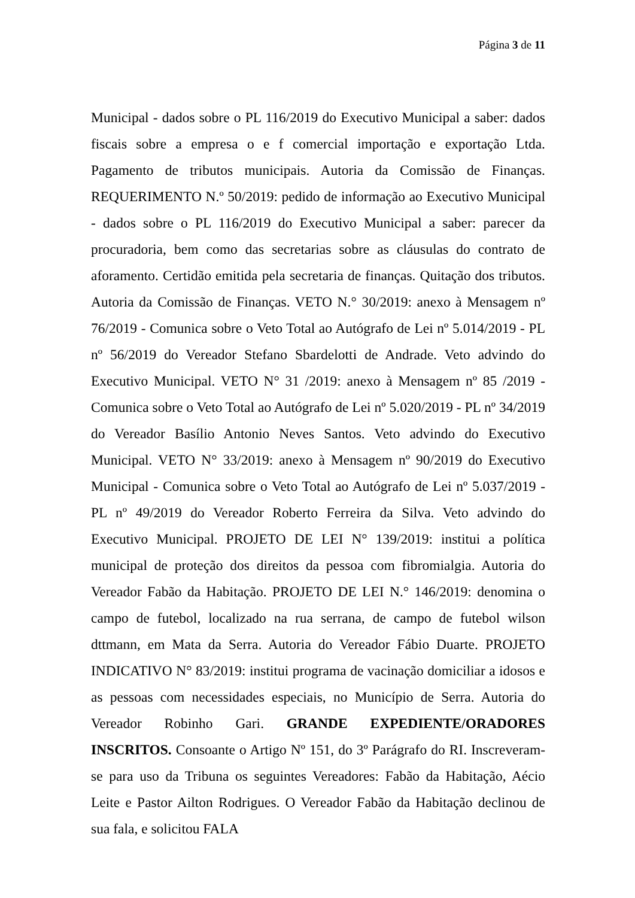Página 3 de 11
Municipal - dados sobre o PL 116/2019 do Executivo Municipal a saber: dados fiscais sobre a empresa o e f comercial importação e exportação Ltda. Pagamento de tributos municipais. Autoria da Comissão de Finanças. REQUERIMENTO N.º 50/2019: pedido de informação ao Executivo Municipal - dados sobre o PL 116/2019 do Executivo Municipal a saber: parecer da procuradoria, bem como das secretarias sobre as cláusulas do contrato de aforamento. Certidão emitida pela secretaria de finanças. Quitação dos tributos. Autoria da Comissão de Finanças. VETO N.° 30/2019: anexo à Mensagem nº 76/2019 - Comunica sobre o Veto Total ao Autógrafo de Lei nº 5.014/2019 - PL nº 56/2019 do Vereador Stefano Sbardelotti de Andrade. Veto advindo do Executivo Municipal. VETO N° 31 /2019: anexo à Mensagem nº 85 /2019 - Comunica sobre o Veto Total ao Autógrafo de Lei nº 5.020/2019 - PL nº 34/2019 do Vereador Basílio Antonio Neves Santos. Veto advindo do Executivo Municipal. VETO N° 33/2019: anexo à Mensagem nº 90/2019 do Executivo Municipal - Comunica sobre o Veto Total ao Autógrafo de Lei nº 5.037/2019 - PL nº 49/2019 do Vereador Roberto Ferreira da Silva. Veto advindo do Executivo Municipal. PROJETO DE LEI N° 139/2019: institui a política municipal de proteção dos direitos da pessoa com fibromialgia. Autoria do Vereador Fabão da Habitação. PROJETO DE LEI N.° 146/2019: denomina o campo de futebol, localizado na rua serrana, de campo de futebol wilson dttmann, em Mata da Serra. Autoria do Vereador Fábio Duarte. PROJETO INDICATIVO N° 83/2019: institui programa de vacinação domiciliar a idosos e as pessoas com necessidades especiais, no Município de Serra. Autoria do Vereador Robinho Gari. GRANDE EXPEDIENTE/ORADORES INSCRITOS. Consoante o Artigo Nº 151, do 3º Parágrafo do RI. Inscreveram-se para uso da Tribuna os seguintes Vereadores: Fabão da Habitação, Aécio Leite e Pastor Ailton Rodrigues. O Vereador Fabão da Habitação declinou de sua fala, e solicitou FALA